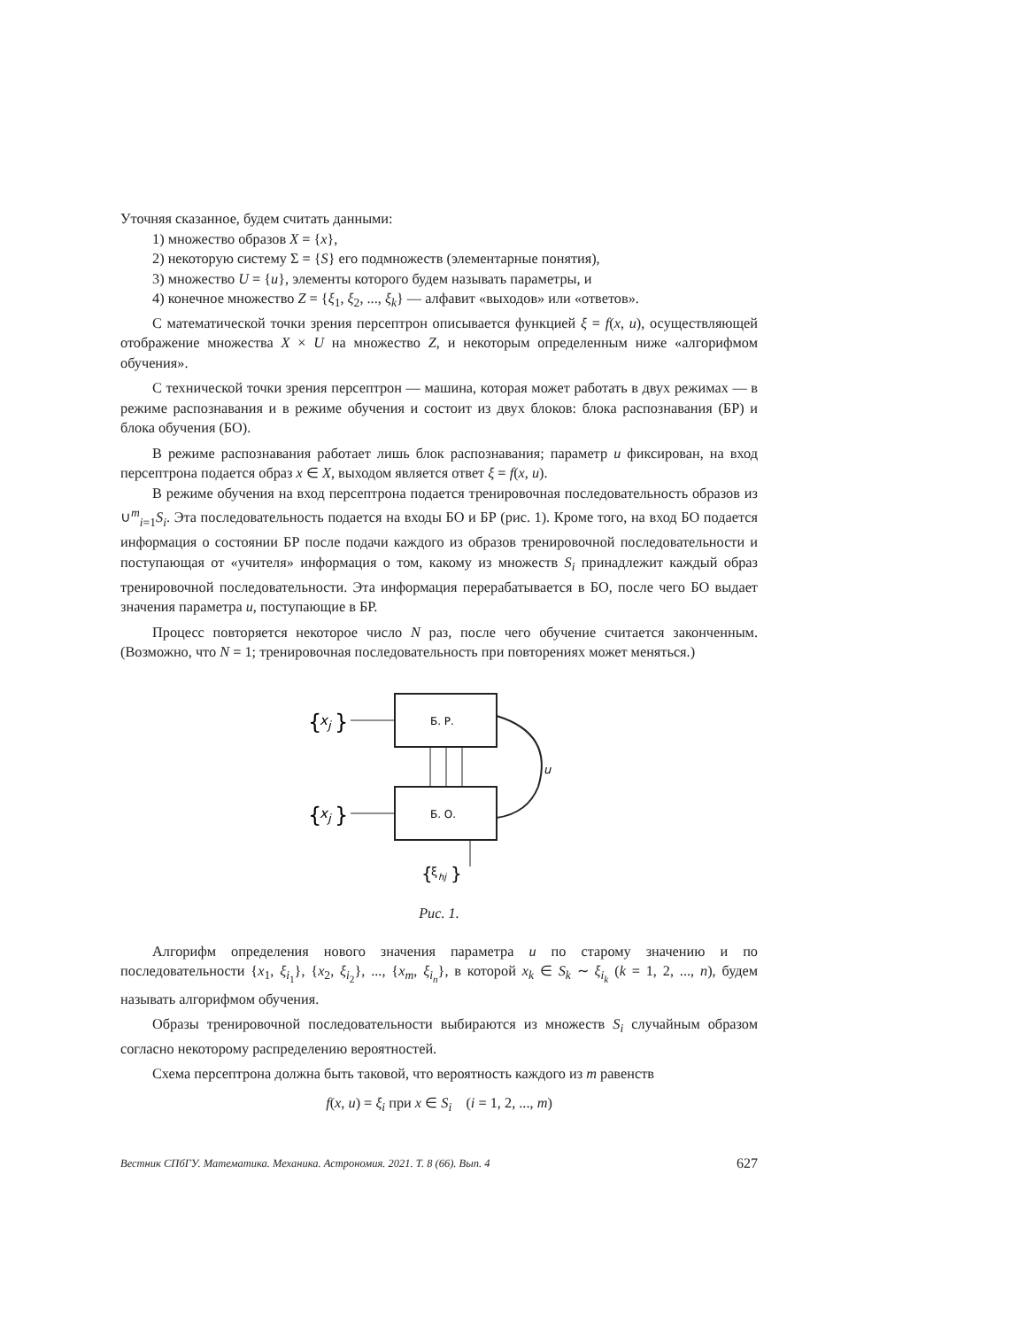Уточняя сказанное, будем считать данными:
1) множество образов X = {x},
2) некоторую систему Σ = {S} его подмножеств (элементарные понятия),
3) множество U = {u}, элементы которого будем называть параметры, и
4) конечное множество Z = {ξ<sub>1</sub>, ξ<sub>2</sub>, ..., ξ<sub>k</sub>} — алфавит «выходов» или «ответов».
С математической точки зрения персептрон описывается функцией ξ = f(x, u), осуществляющей отображение множества X × U на множество Z, и некоторым определенным ниже «алгорифмом обучения».
С технической точки зрения персептрон — машина, которая может работать в двух режимах — в режиме распознавания и в режиме обучения и состоит из двух блоков: блока распознавания (БР) и блока обучения (БО).
В режиме распознавания работает лишь блок распознавания; параметр u фиксирован, на вход персептрона подается образ x ∈ X, выходом является ответ ξ = f(x, u).
В режиме обучения на вход персептрона подается тренировочная последовательность образов из ∪<sup>m</sup><sub>i=1</sub>S<sub>i</sub>. Эта последовательность подается на входы БО и БР (рис. 1). Кроме того, на вход БО подается информация о состоянии БР после подачи каждого из образов тренировочной последовательности и поступающая от «учителя» информация о том, какому из множеств S<sub>i</sub> принадлежит каждый образ тренировочной последовательности. Эта информация перерабатывается в БО, после чего БО выдает значения параметра u, поступающие в БР.
Процесс повторяется некоторое число N раз, после чего обучение считается законченным. (Возможно, что N = 1; тренировочная последовательность при повторениях может меняться.)
Б. Р.
Б. О.
{
x
j
}
{
x
j
}
u
{
ξ
hj
}
Рис. 1.
Алгорифм определения нового значения параметра u по старому значению и по последовательности {x<sub>1</sub>, ξ<sub>i<sub>1</sub></sub>}, {x<sub>2</sub>, ξ<sub>i<sub>2</sub></sub>}, ..., {x<sub>m</sub>, ξ<sub>i<sub>n</sub></sub>}, в которой x<sub>k</sub> ∈ S<sub>k</sub> ∼ ξ<sub>i<sub>k</sub></sub> (k = 1, 2, ..., n), будем называть алгорифмом обучения.
Образы тренировочной последовательности выбираются из множеств S<sub>i</sub> случайным образом согласно некоторому распределению вероятностей.
Схема персептрона должна быть таковой, что вероятность каждого из m равенств
f(x, u) = ξ<sub>i</sub> при x ∈ S<sub>i</sub> (i = 1, 2, ..., m)
Вестник СПбГУ. Математика. Механика. Астрономия. 2021. Т. 8 (66). Вып. 4 627